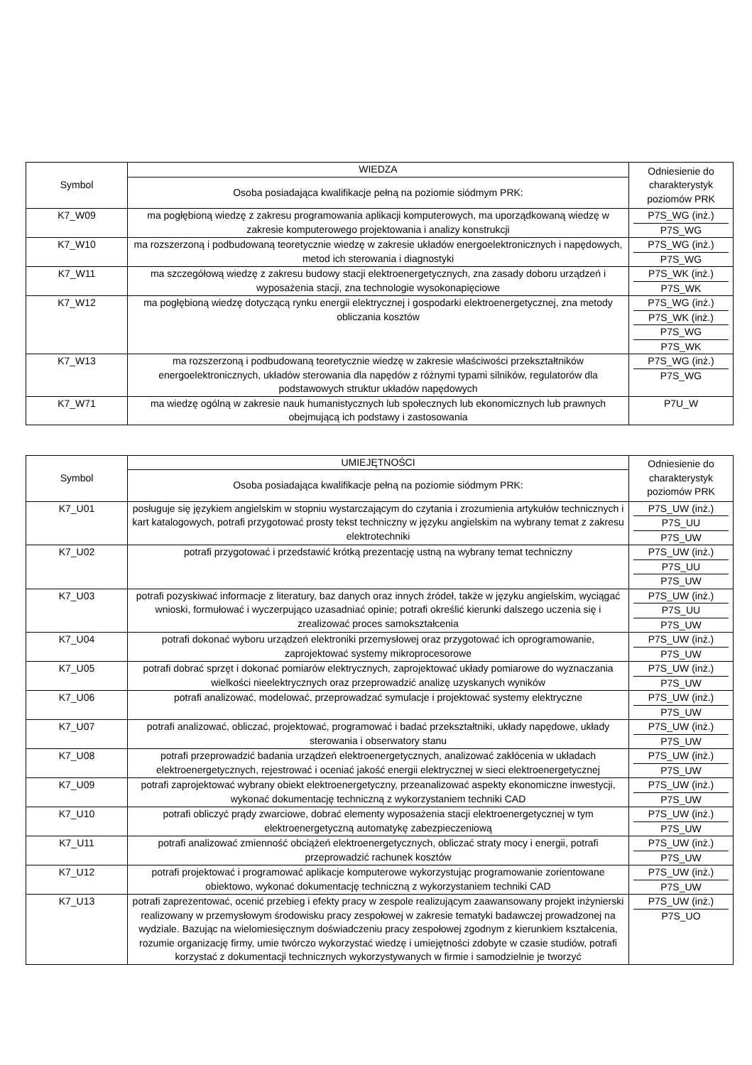| Symbol | WIEDZA | Odniesienie do charakterystyk poziomów PRK |
| --- | --- | --- |
| | Osoba posiadająca kwalifikacje pełną na poziomie siódmym PRK: | |
| K7_W09 | ma pogłębioną wiedzę z zakresu programowania aplikacji komputerowych, ma uporządkowaną wiedzę w zakresie komputerowego projektowania i analizy konstrukcji | P7S_WG (inż.) P7S_WG |
| K7_W10 | ma rozszerzoną i podbudowaną teoretycznie wiedzę w zakresie układów energoelektronicznych i napędowych, metod ich sterowania i diagnostyki | P7S_WG (inż.) P7S_WG |
| K7_W11 | ma szczegółową wiedzę z zakresu budowy stacji elektroenergetycznych, zna zasady doboru urządzeń i wyposażenia stacji, zna technologie wysokonapięciowe | P7S_WK (inż.) P7S_WK |
| K7_W12 | ma pogłębioną wiedzę dotyczącą rynku energii elektrycznej i gospodarki elektroenergetycznej, zna metody obliczania kosztów | P7S_WG (inż.) P7S_WK (inż.) P7S_WG P7S_WK |
| K7_W13 | ma rozszerzoną i podbudowaną teoretycznie wiedzę w zakresie właściwości przekształtników energoelektronicznych, układów sterowania dla napędów z różnymi typami silników, regulatorów dla podstawowych struktur układów napędowych | P7S_WG (inż.) P7S_WG |
| K7_W71 | ma wiedzę ogólną w zakresie nauk humanistycznych lub społecznych lub ekonomicznych lub prawnych obejmującą ich podstawy i zastosowania | P7U_W |
| Symbol | UMIEJĘTNOŚCI | Odniesienie do charakterystyk poziomów PRK |
| --- | --- | --- |
| | Osoba posiadająca kwalifikacje pełną na poziomie siódmym PRK: | |
| K7_U01 | posługuje się językiem angielskim w stopniu wystarczającym do czytania i zrozumienia artykułów technicznych i kart katalogowych, potrafi przygotować prosty tekst techniczny w języku angielskim na wybrany temat z zakresu elektrotechniki | P7S_UW (inż.) P7S_UU P7S_UW |
| K7_U02 | potrafi przygotować i przedstawić krótką prezentację ustną na wybrany temat techniczny | P7S_UW (inż.) P7S_UU P7S_UW |
| K7_U03 | potrafi pozyskiwać informacje z literatury, baz danych oraz innych źródeł, także w języku angielskim, wyciągać wnioski, formułować i wyczerpująco uzasadniać opinie; potrafi określić kierunki dalszego uczenia się i zrealizować proces samokształcenia | P7S_UW (inż.) P7S_UU P7S_UW |
| K7_U04 | potrafi dokonać wyboru urządzeń elektroniki przemysłowej oraz przygotować ich oprogramowanie, zaprojektować systemy mikroprocesorowe | P7S_UW (inż.) P7S_UW |
| K7_U05 | potrafi dobrać sprzęt i dokonać pomiarów elektrycznych, zaprojektować układy pomiarowe do wyznaczania wielkości nieelektrycznych oraz przeprowadzić analizę uzyskanych wyników | P7S_UW (inż.) P7S_UW |
| K7_U06 | potrafi analizować, modelować, przeprowadzać symulacje i projektować systemy elektryczne | P7S_UW (inż.) P7S_UW |
| K7_U07 | potrafi analizować, obliczać, projektować, programować i badać przekształtniki, układy napędowe, układy sterowania i obserwatory stanu | P7S_UW (inż.) P7S_UW |
| K7_U08 | potrafi przeprowadzić badania urządzeń elektroenergetycznych, analizować zakłócenia w układach elektroenergetycznych, rejestrować i oceniać jakość energii elektrycznej w sieci elektroenergetycznej | P7S_UW (inż.) P7S_UW |
| K7_U09 | potrafi zaprojektować wybrany obiekt elektroenergetyczny, przeanalizować aspekty ekonomiczne inwestycji, wykonać dokumentację techniczną z wykorzystaniem techniki CAD | P7S_UW (inż.) P7S_UW |
| K7_U10 | potrafi obliczyć prądy zwarciowe, dobrać elementy wyposażenia stacji elektroenergetycznej w tym elektroenergetyczną automatykę zabezpieczeniową | P7S_UW (inż.) P7S_UW |
| K7_U11 | potrafi analizować zmienność obciążeń elektroenergetycznych, obliczać straty mocy i energii, potrafi przeprowadzić rachunek kosztów | P7S_UW (inż.) P7S_UW |
| K7_U12 | potrafi projektować i programować aplikacje komputerowe wykorzystując programowanie zorientowane obiektowo, wykonać dokumentację techniczną z wykorzystaniem techniki CAD | P7S_UW (inż.) P7S_UW |
| K7_U13 | potrafi zaprezentować, ocenić przebieg i efekty pracy w zespole realizującym zaawansowany projekt inżynierski realizowany w przemysłowym środowisku pracy zespołowej w zakresie tematyki badawczej prowadzonej na wydziale. Bazując na wielomiesięcznym doświadczeniu pracy zespołowej zgodnym z kierunkiem kształcenia, rozumie organizację firmy, umie twórczo wykorzystać wiedzę i umiejętności zdobyte w czasie studiów, potrafi korzystać z dokumentacji technicznych wykorzystywanych w firmie i samodzielnie je tworzyć | P7S_UW (inż.) P7S_UO |